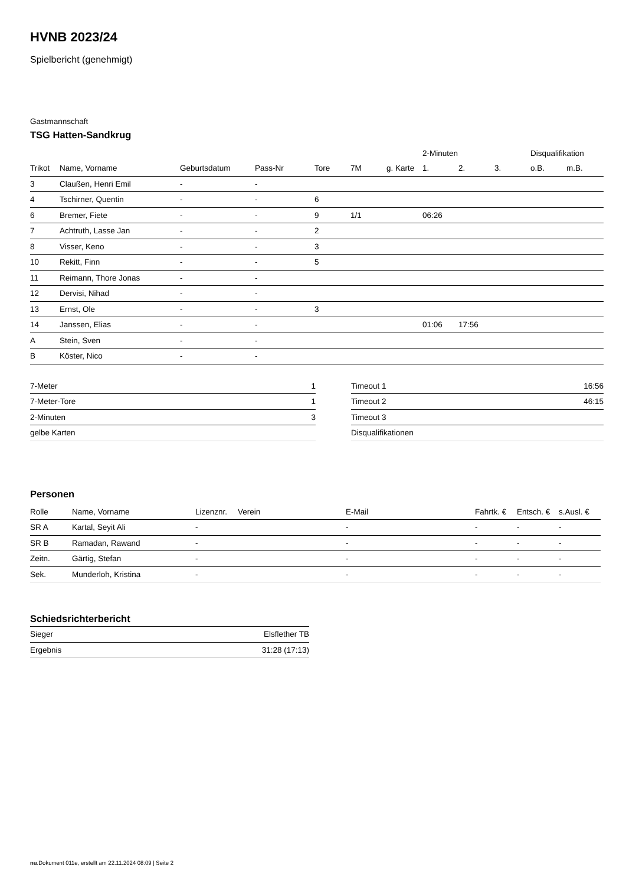HVNB 2023/24
Spielbericht (genehmigt)
Gastmannschaft
TSG Hatten-Sandkrug
| | | | | | | | 2-Minuten | | | Disqualifikation | |
| --- | --- | --- | --- | --- | --- | --- | --- | --- | --- | --- | --- |
| Trikot | Name, Vorname | Geburtsdatum | Pass-Nr | Tore | 7M | g. Karte | 1. | 2. | 3. | o.B. | m.B. |
| 3 | Claußen, Henri Emil | - | - | | | | | | | | |
| 4 | Tschirner, Quentin | - | - | 6 | | | | | | | |
| 6 | Bremer, Fiete | - | - | 9 | 1/1 | | 06:26 | | | | |
| 7 | Achtruth, Lasse Jan | - | - | 2 | | | | | | | |
| 8 | Visser, Keno | - | - | 3 | | | | | | | |
| 10 | Rekitt, Finn | - | - | 5 | | | | | | | |
| 11 | Reimann, Thore Jonas | - | - | | | | | | | | |
| 12 | Dervisi, Nihad | - | - | | | | | | | | |
| 13 | Ernst, Ole | - | - | 3 | | | | | | | |
| 14 | Janssen, Elias | - | - | | | | 01:06 | 17:56 | | | |
| A | Stein, Sven | - | - | | | | | | | | |
| B | Köster, Nico | - | - | | | | | | | | |
| 7-Meter | 1 |
| 7-Meter-Tore | 1 |
| 2-Minuten | 3 |
| gelbe Karten | |
| Timeout 1 | 16:56 |
| Timeout 2 | 46:15 |
| Timeout 3 | |
| Disqualifikationen | |
Personen
| Rolle | Name, Vorname | Lizenznr. | Verein | E-Mail | Fahrtk. € | Entsch. € | s.Ausl. € |
| --- | --- | --- | --- | --- | --- | --- | --- |
| SR A | Kartal, Seyit Ali | - | | - | - | - | - |
| SR B | Ramadan, Rawand | - | | - | - | - | - |
| Zeitn. | Gärtig, Stefan | - | | - | - | - | - |
| Sek. | Munderloh, Kristina | - | | - | - | - | - |
Schiedsrichterbericht
| Sieger | Elsflether TB |
| Ergebnis | 31:28 (17:13) |
nu.Dokument 011e, erstellt am 22.11.2024 08:09 | Seite 2